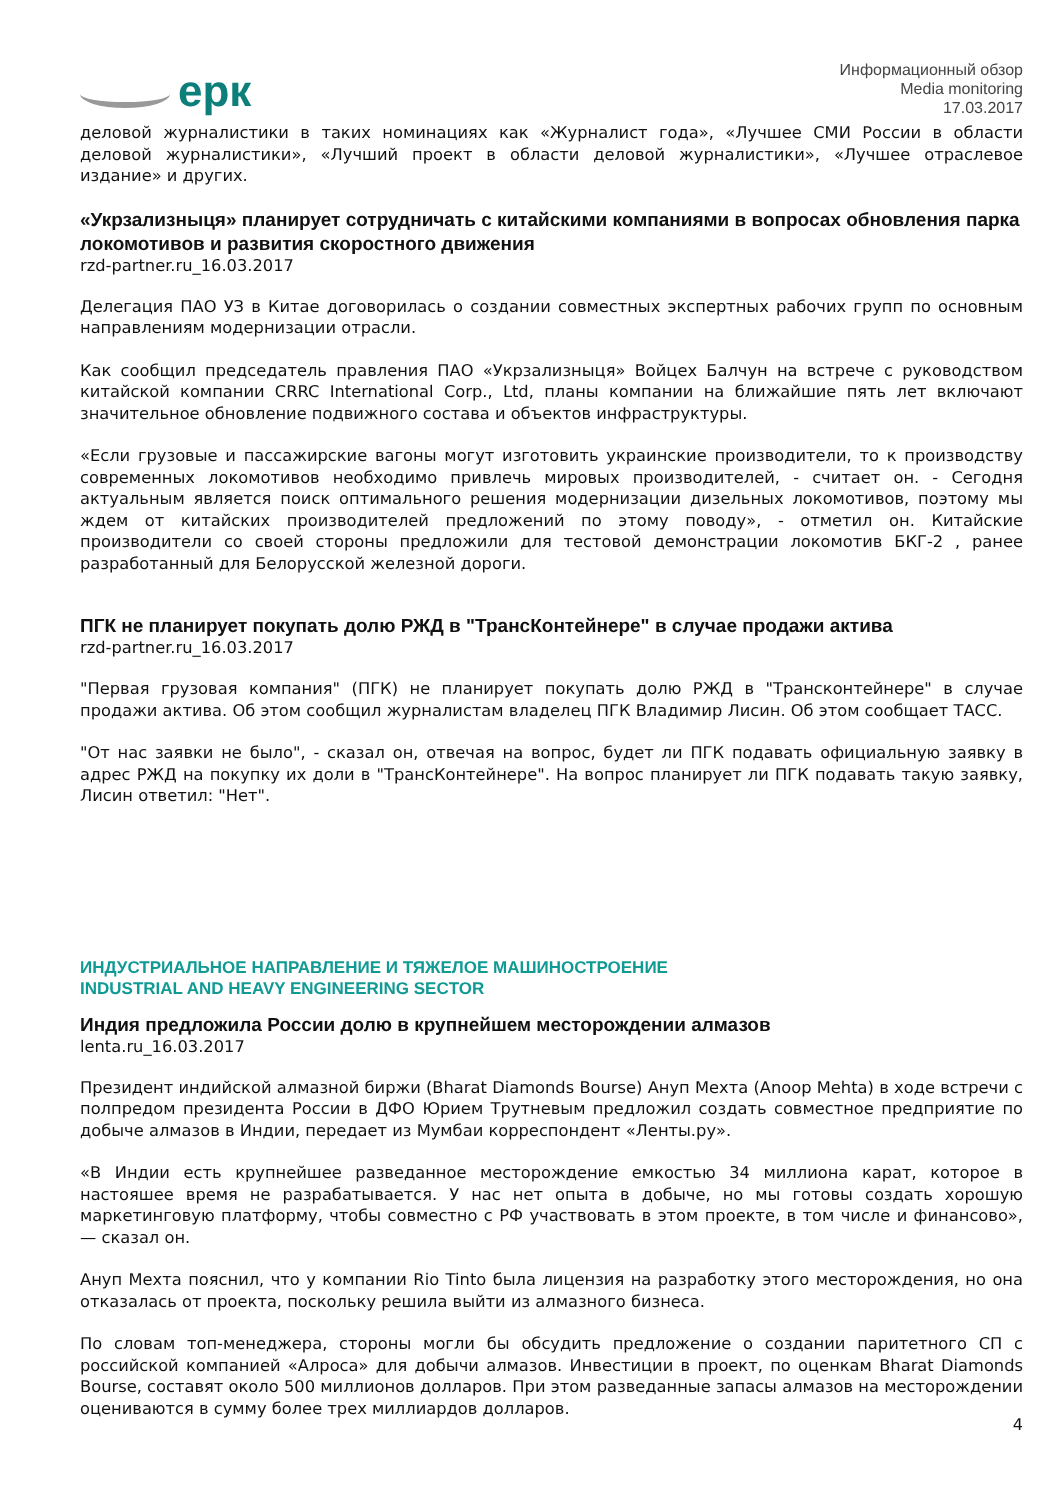eрк
Информационный обзор
Media monitoring
17.03.2017
деловой журналистики в таких номинациях как «Журналист года», «Лучшее СМИ России в области деловой журналистики», «Лучший проект в области деловой журналистики», «Лучшее отраслевое издание» и других.
«Укрзализныця» планирует сотрудничать с китайскими компаниями в вопросах обновления парка локомотивов и развития скоростного движения
rzd-partner.ru_16.03.2017
Делегация ПАО УЗ в Китае договорилась о создании совместных экспертных рабочих групп по основным направлениям модернизации отрасли.
Как сообщил председатель правления ПАО «Укрзализныця» Войцех Балчун на встрече с руководством китайской компании CRRC International Corp., Ltd, планы компании на ближайшие пять лет включают значительное обновление подвижного состава и объектов инфраструктуры.
«Если грузовые и пассажирские вагоны могут изготовить украинские производители, то к производству современных локомотивов необходимо привлечь мировых производителей, - считает он. - Сегодня актуальным является поиск оптимального решения модернизации дизельных локомотивов, поэтому мы ждем от китайских производителей предложений по этому поводу», - отметил он. Китайские производители со своей стороны предложили для тестовой демонстрации локомотив БКГ-2 , ранее разработанный для Белорусской железной дороги.
ПГК не планирует покупать долю РЖД в "ТрансКонтейнере" в случае продажи актива
rzd-partner.ru_16.03.2017
"Первая грузовая компания" (ПГК) не планирует покупать долю РЖД в "Трансконтейнере" в случае продажи актива. Об этом сообщил журналистам владелец ПГК Владимир Лисин. Об этом сообщает ТАСС.
"От нас заявки не было", - сказал он, отвечая на вопрос, будет ли ПГК подавать официальную заявку в адрес РЖД на покупку их доли в "ТрансКонтейнере". На вопрос планирует ли ПГК подавать такую заявку, Лисин ответил: "Нет".
ИНДУСТРИАЛЬНОЕ НАПРАВЛЕНИЕ И ТЯЖЕЛОЕ МАШИНОСТРОЕНИЕ
INDUSTRIAL AND HEAVY ENGINEERING SECTOR
Индия предложила России долю в крупнейшем месторождении алмазов
lenta.ru_16.03.2017
Президент индийской алмазной биржи (Bharat Diamonds Bourse) Ануп Мехта (Anoop Mehta) в ходе встречи с полпредом президента России в ДФО Юрием Трутневым предложил создать совместное предприятие по добыче алмазов в Индии, передает из Мумбаи корреспондент «Ленты.ру».
«В Индии есть крупнейшее разведанное месторождение емкостью 34 миллиона карат, которое в настояшее время не разрабатывается. У нас нет опыта в добыче, но мы готовы создать хорошую маркетинговую платформу, чтобы совместно с РФ участвовать в этом проекте, в том числе и финансово», — сказал он.
Ануп Мехта пояснил, что у компании Rio Tinto была лицензия на разработку этого месторождения, но она отказалась от проекта, поскольку решила выйти из алмазного бизнеса.
По словам топ-менеджера, стороны могли бы обсудить предложение о создании паритетного СП с российской компанией «Алроса» для добычи алмазов. Инвестиции в проект, по оценкам Bharat Diamonds Bourse, составят около 500 миллионов долларов. При этом разведанные запасы алмазов на месторождении оцениваются в сумму более трех миллиардов долларов.
4